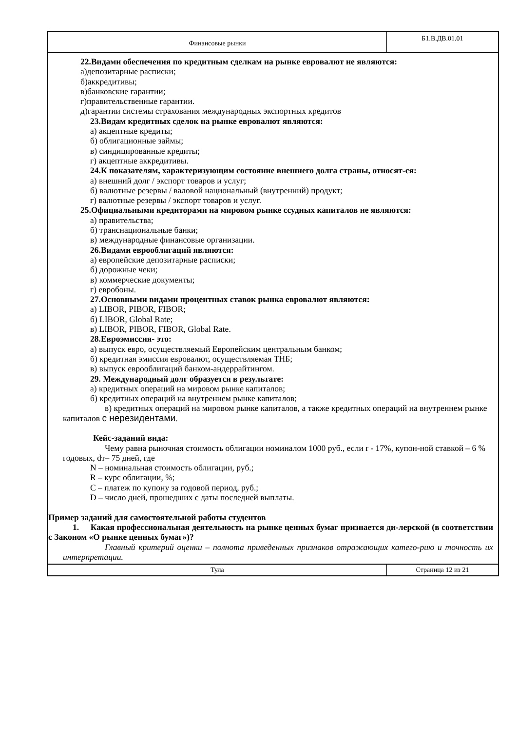Финансовые рынки
Б1.В.ДВ.01.01
22.Видами обеспечения по кредитным сделкам на рынке евровалют не являются:
а)депозитарные расписки;
б)аккредитивы;
в)банковские гарантии;
г)правительственные гарантии.
д)гарантии системы страхования международных экспортных кредитов
23.Видам кредитных сделок на рынке евровалют являются:
а) акцептные кредиты;
б) облигационные займы;
в) синдицированные кредиты;
г) акцептные аккредитивы.
24.К показателям, характеризующим состояние внешнего долга страны, относят-ся:
а) внешний долг / экспорт товаров и услуг;
б) валютные резервы / валовой национальный (внутренний) продукт;
г) валютные резервы / экспорт товаров и услуг.
25.Официальными кредиторами на мировом рынке ссудных капиталов не являются:
а) правительства;
б) транснациональные банки;
в) международные финансовые организации.
26.Видами еврооблигаций являются:
а) европейские депозитарные расписки;
б) дорожные чеки;
в) коммерческие документы;
г) евробоны.
27.Основными видами процентных ставок рынка евровалют являются:
а) LIBOR, PIBOR, FIBOR;
б) LIBOR, Global Rate;
в) LIBOR, PIBOR, FIBOR, Global Rate.
28.Евроэмиссия- это:
а) выпуск евро, осуществляемый Европейским центральным банком;
б) кредитная эмиссия евровалют, осуществляемая ТНБ;
в) выпуск еврооблигаций банком-андеррайтингом.
29. Международный долг образуется в результате:
а) кредитных операций на мировом рынке капиталов;
б) кредитных операций на внутреннем рынке капиталов;
в) кредитных операций на мировом рынке капиталов, а также кредитных операций на внутреннем рынке капиталов с нерезидентами.
Кейс-заданий вида:
Чему равна рыночная стоимость облигации номиналом 1000 руб., если r - 17%, купон-ной ставкой – 6 % годовых, dт– 75 дней, где
N – номинальная стоимость облигации, руб.;
R – курс облигации, %;
С – платеж по купону за годовой период, руб.;
D – число дней, прошедших с даты последней выплаты.
Пример заданий для самостоятельной работы студентов
1. Какая профессиональная деятельность на рынке ценных бумаг признается ди-лерской (в соответствии с Законом «О рынке ценных бумаг»)?
Главный критерий оценки – полнота приведенных признаков отражающих катего-рию и точность их интерпретации.
Тула Страница 12 из 21